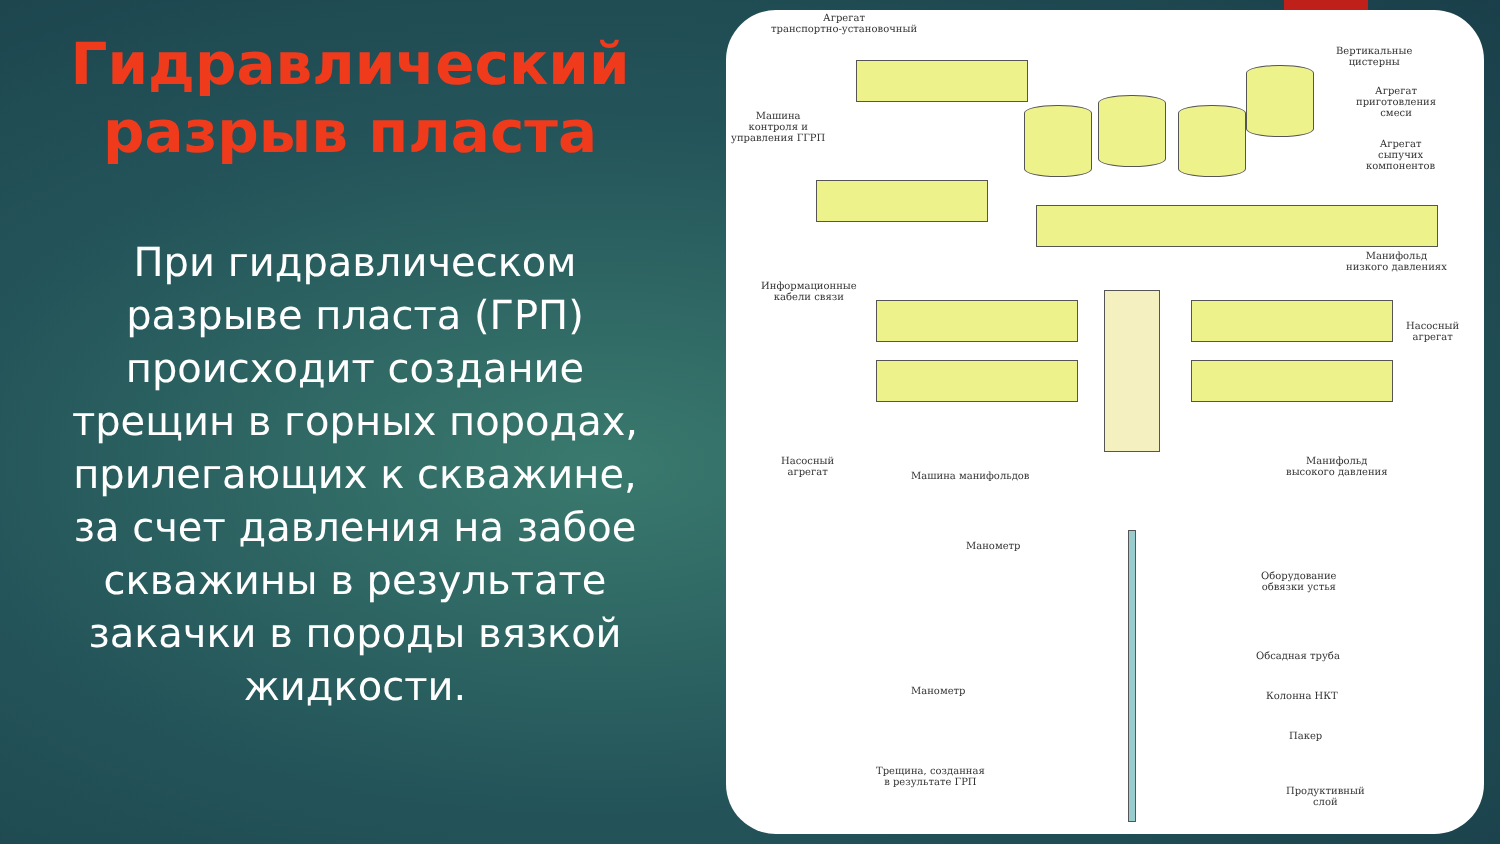Гидравлический разрыв пласта
При гидравлическом разрыве пласта (ГРП) происходит создание трещин в горных породах, прилегающих к скважине, за счет давления на забое скважины в результате закачки в породы вязкой жидкости.
Агрегат
транспортно-установочный
Вертикальные
цистерны
Агрегат
приготовления
смеси
Машина
контроля и
управления ГГРП
Агрегат
сыпучих
компонентов
Манифольд
низкого давлениях
Информационные
кабели связи
Насосный
агрегат
Насосный
агрегат
Машина манифольдов
Манифольд
высокого давления
Манометр
Оборудование
обвязки устья
Обсадная труба
Манометр Колонна НКТ
Пакер
Трещина, созданная
в результате ГРП
Продуктивный
слой